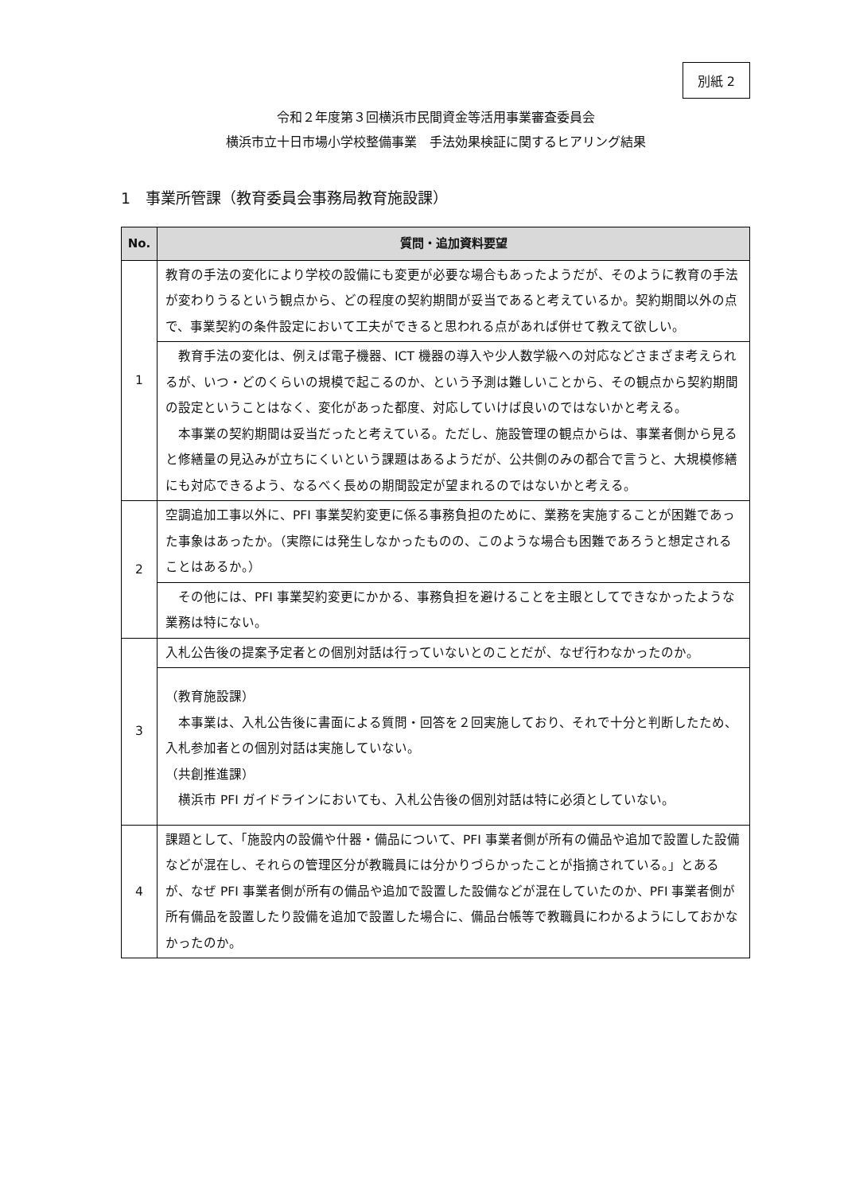別紙 2
令和２年度第３回横浜市民間資金等活用事業審査委員会
横浜市立十日市場小学校整備事業　手法効果検証に関するヒアリング結果
1　事業所管課（教育委員会事務局教育施設課）
| No. | 質問・追加資料要望 |
| --- | --- |
| 1 | 教育の手法の変化により学校の設備にも変更が必要な場合もあったようだが、そのように教育の手法が変わりうるという観点から、どの程度の契約期間が妥当であると考えているか。契約期間以外の点で、事業契約の条件設定において工夫ができると思われる点があれば併せて教えて欲しい。 |
| | 教育手法の変化は、例えば電子機器、ICT 機器の導入や少人数学級への対応などさまざま考えられるが、いつ・どのくらいの規模で起こるのか、という予測は難しいことから、その観点から契約期間の設定ということはなく、変化があった都度、対応していけば良いのではないかと考える。 本事業の契約期間は妥当だったと考えている。ただし、施設管理の観点からは、事業者側から見ると修繕量の見込みが立ちにくいという課題はあるようだが、公共側のみの都合で言うと、大規模修繕にも対応できるよう、なるべく長めの期間設定が望まれるのではないかと考える。 |
| 2 | 空調追加工事以外に、PFI 事業契約変更に係る事務負担のために、業務を実施することが困難であった事象はあったか。（実際には発生しなかったものの、このような場合も困難であろうと想定されることはあるか。） |
| | その他には、PFI 事業契約変更にかかる、事務負担を避けることを主眼としてできなかったような業務は特にない。 |
| 3 | 入札公告後の提案予定者との個別対話は行っていないとのことだが、なぜ行わなかったのか。 |
| | （教育施設課） 本事業は、入札公告後に書面による質問・回答を２回実施しており、それで十分と判断したため、入札参加者との個別対話は実施していない。 （共創推進課） 横浜市 PFI ガイドラインにおいても、入札公告後の個別対話は特に必須としていない。 |
| 4 | 課題として、「施設内の設備や什器・備品について、PFI 事業者側が所有の備品や追加で設置した設備などが混在し、それらの管理区分が教職員には分かりづらかったことが指摘されている。」とあるが、なぜ PFI 事業者側が所有の備品や追加で設置した設備などが混在していたのか、PFI 事業者側が所有備品を設置したり設備を追加で設置した場合に、備品台帳等で教職員にわかるようにしておかなかったのか。 |